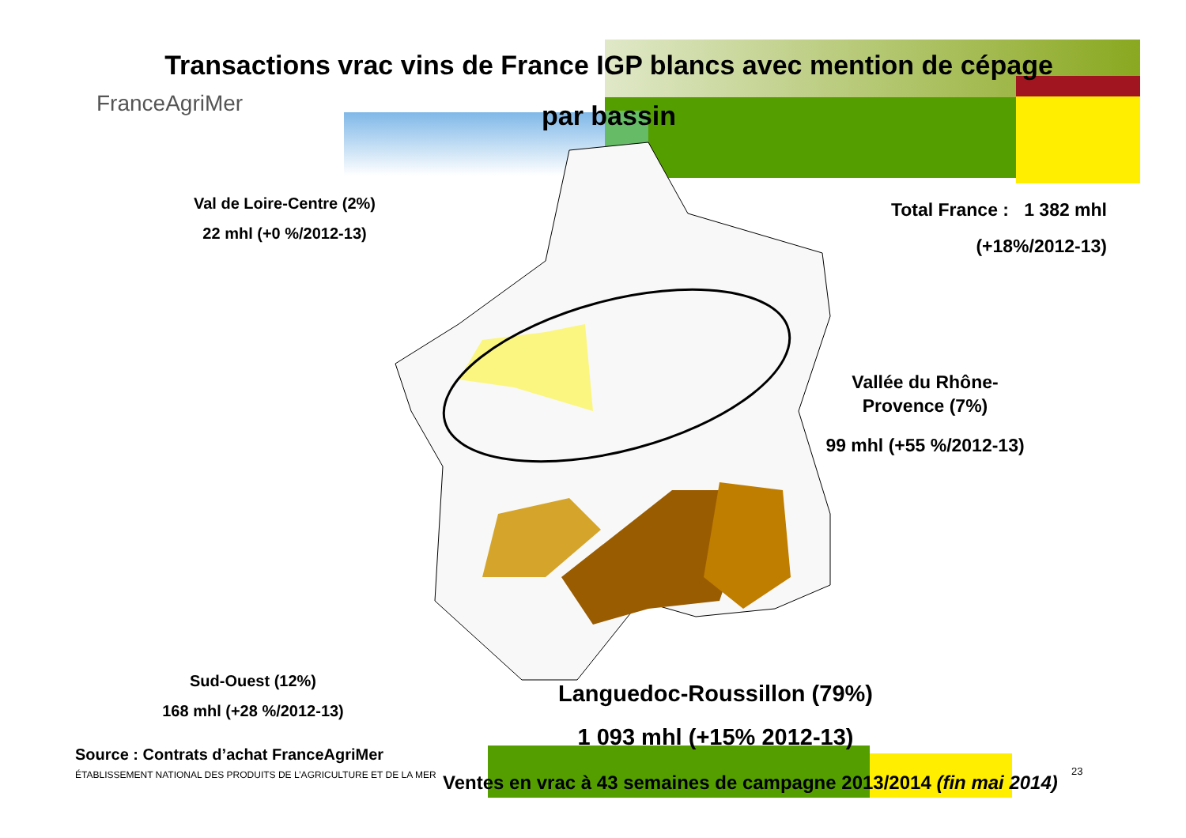Transactions vrac vins de France IGP blancs avec mention de cépage
par bassin
FranceAgriMer
Val de Loire-Centre (2%)
22 mhl (+0 %/2012-13)
Total France : 1 382 mhl
(+18%/2012-13)
Vallée du Rhône-
Provence (7%)
99 mhl (+55 %/2012-13)
Sud-Ouest (12%)
168 mhl (+28 %/2012-13)
Languedoc-Roussillon (79%)
1 093 mhl (+15% 2012-13)
Source : Contrats d’achat FranceAgriMer
ÉTABLISSEMENT NATIONAL DES PRODUITS DE L’AGRICULTURE ET DE LA MER
Ventes en vrac à 43 semaines de campagne 2013/2014 (fin mai 2014)
23